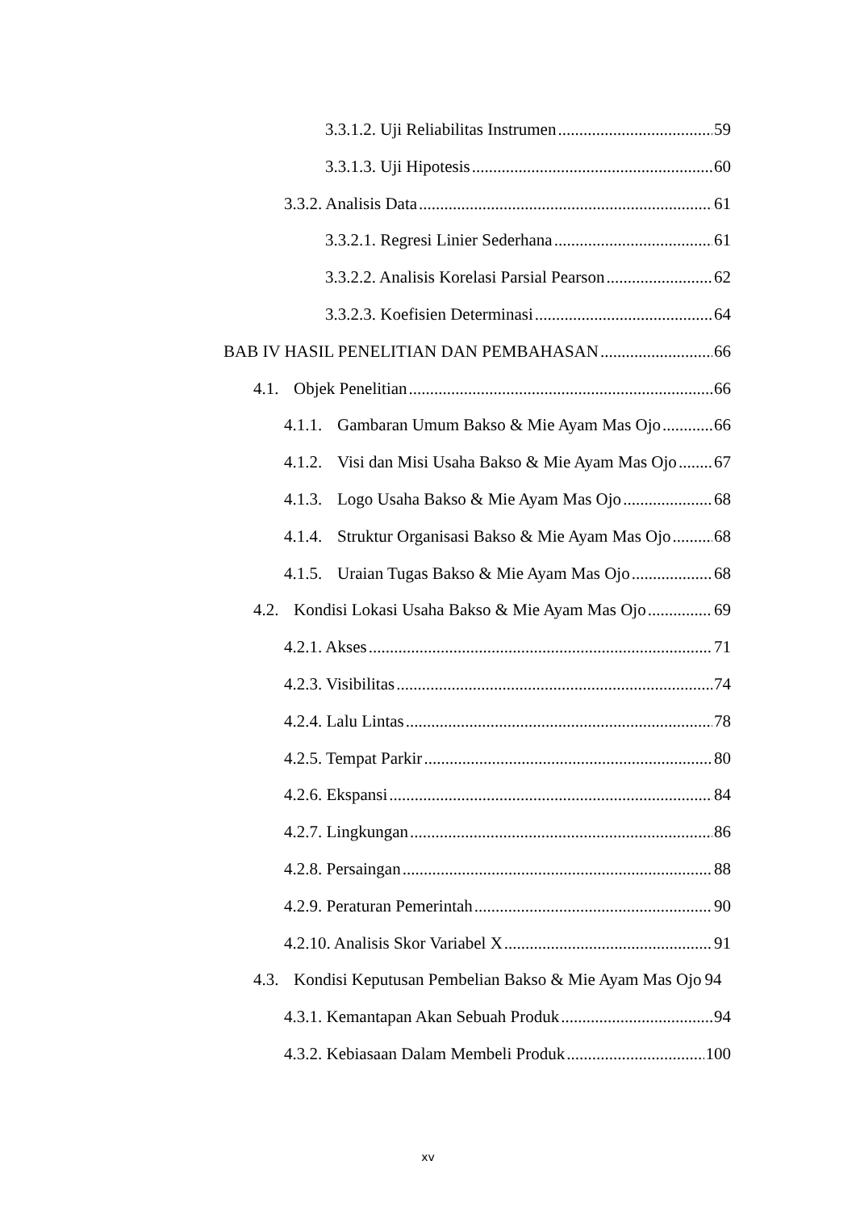3.3.1.2. Uji Reliabilitas Instrumen 59
3.3.1.3. Uji Hipotesis 60
3.3.2. Analisis Data 61
3.3.2.1. Regresi Linier Sederhana 61
3.3.2.2. Analisis Korelasi Parsial Pearson 62
3.3.2.3. Koefisien Determinasi 64
BAB IV HASIL PENELITIAN DAN PEMBAHASAN 66
4.1. Objek Penelitian 66
4.1.1. Gambaran Umum Bakso & Mie Ayam Mas Ojo 66
4.1.2. Visi dan Misi Usaha Bakso & Mie Ayam Mas Ojo 67
4.1.3. Logo Usaha Bakso & Mie Ayam Mas Ojo 68
4.1.4. Struktur Organisasi Bakso & Mie Ayam Mas Ojo 68
4.1.5. Uraian Tugas Bakso & Mie Ayam Mas Ojo 68
4.2. Kondisi Lokasi Usaha Bakso & Mie Ayam Mas Ojo 69
4.2.1. Akses 71
4.2.3. Visibilitas 74
4.2.4. Lalu Lintas 78
4.2.5. Tempat Parkir 80
4.2.6. Ekspansi 84
4.2.7. Lingkungan 86
4.2.8. Persaingan 88
4.2.9. Peraturan Pemerintah 90
4.2.10. Analisis Skor Variabel X 91
4.3. Kondisi Keputusan Pembelian Bakso & Mie Ayam Mas Ojo 94
4.3.1. Kemantapan Akan Sebuah Produk 94
4.3.2. Kebiasaan Dalam Membeli Produk 100
xv